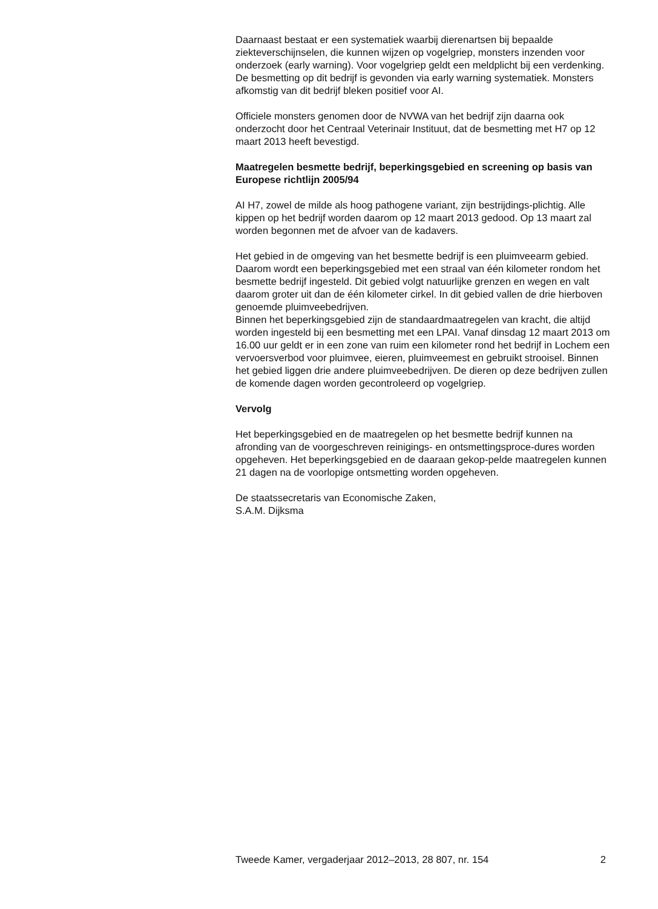Daarnaast bestaat er een systematiek waarbij dierenartsen bij bepaalde ziekteverschijnselen, die kunnen wijzen op vogelgriep, monsters inzenden voor onderzoek (early warning). Voor vogelgriep geldt een meldplicht bij een verdenking. De besmetting op dit bedrijf is gevonden via early warning systematiek. Monsters afkomstig van dit bedrijf bleken positief voor AI.
Officiele monsters genomen door de NVWA van het bedrijf zijn daarna ook onderzocht door het Centraal Veterinair Instituut, dat de besmetting met H7 op 12 maart 2013 heeft bevestigd.
Maatregelen besmette bedrijf, beperkingsgebied en screening op basis van Europese richtlijn 2005/94
AI H7, zowel de milde als hoog pathogene variant, zijn bestrijdings-plichtig. Alle kippen op het bedrijf worden daarom op 12 maart 2013 gedood. Op 13 maart zal worden begonnen met de afvoer van de kadavers.
Het gebied in de omgeving van het besmette bedrijf is een pluimveearm gebied. Daarom wordt een beperkingsgebied met een straal van één kilometer rondom het besmette bedrijf ingesteld. Dit gebied volgt natuurlijke grenzen en wegen en valt daarom groter uit dan de één kilometer cirkel. In dit gebied vallen de drie hierboven genoemde pluimveebedrijven.
Binnen het beperkingsgebied zijn de standaardmaatregelen van kracht, die altijd worden ingesteld bij een besmetting met een LPAI. Vanaf dinsdag 12 maart 2013 om 16.00 uur geldt er in een zone van ruim een kilometer rond het bedrijf in Lochem een vervoersverbod voor pluimvee, eieren, pluimveemest en gebruikt strooisel. Binnen het gebied liggen drie andere pluimveebedrijven. De dieren op deze bedrijven zullen de komende dagen worden gecontroleerd op vogelgriep.
Vervolg
Het beperkingsgebied en de maatregelen op het besmette bedrijf kunnen na afronding van de voorgeschreven reinigings- en ontsmettingsproce-dures worden opgeheven. Het beperkingsgebied en de daaraan gekop-pelde maatregelen kunnen 21 dagen na de voorlopige ontsmetting worden opgeheven.
De staatssecretaris van Economische Zaken,
S.A.M. Dijksma
Tweede Kamer, vergaderjaar 2012–2013, 28 807, nr. 154 2